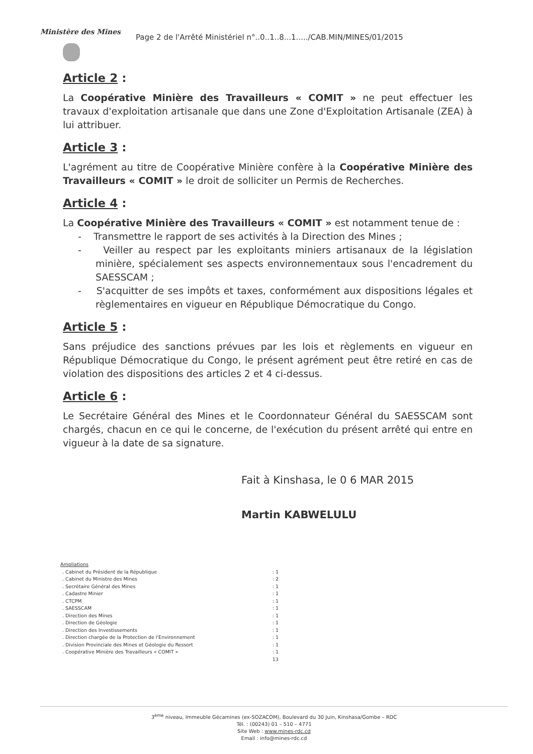Ministère des Mines
Page 2 de l'Arrêté Ministériel n°..0..1..8...1...../CAB.MIN/MINES/01/2015
Article 2 :
La Coopérative Minière des Travailleurs « COMIT » ne peut effectuer les travaux d'exploitation artisanale que dans une Zone d'Exploitation Artisanale (ZEA) à lui attribuer.
Article 3 :
L'agrément au titre de Coopérative Minière confère à la Coopérative Minière des Travailleurs « COMIT » le droit de solliciter un Permis de Recherches.
Article 4 :
La Coopérative Minière des Travailleurs « COMIT » est notamment tenue de :
- Transmettre le rapport de ses activités à la Direction des Mines ;
- Veiller au respect par les exploitants miniers artisanaux de la législation minière, spécialement ses aspects environnementaux sous l'encadrement du SAESSCAM ;
- S'acquitter de ses impôts et taxes, conformément aux dispositions légales et règlementaires en vigueur en République Démocratique du Congo.
Article 5 :
Sans préjudice des sanctions prévues par les lois et règlements en vigueur en République Démocratique du Congo, le présent agrément peut être retiré en cas de violation des dispositions des articles 2 et 4 ci-dessus.
Article 6 :
Le Secrétaire Général des Mines et le Coordonnateur Général du SAESSCAM sont chargés, chacun en ce qui le concerne, de l'exécution du présent arrêté qui entre en vigueur à la date de sa signature.
Fait à Kinshasa, le 0 6 MAR 2015
Martin KABWELULU
Ampliations
| . Cabinet du Président de la République | : 1 |
| . Cabinet du Ministre des Mines | : 2 |
| . Secrétaire Général des Mines | : 1 |
| . Cadastre Minier | : 1 |
| . CTCPM | : 1 |
| . SAESSCAM | : 1 |
| . Direction des Mines | : 1 |
| . Direction de Géologie | : 1 |
| . Direction des Investissements | : 1 |
| . Direction chargée de la Protection de l'Environnement | : 1 |
| . Division Provinciale des Mines et Géologie du Ressort | : 1 |
| . Coopérative Minière des Travailleurs « COMIT » | : 1 |
| | 13 |
3<sup>ème</sup> niveau, Immeuble Gécamines (ex-SOZACOM), Boulevard du 30 Juin, Kinshasa/Gombe – RDC
Tél. : (00243) 01 – 510 – 4771
Site Web : www.mines-rdc.cd
Email : info@mines-rdc.cd